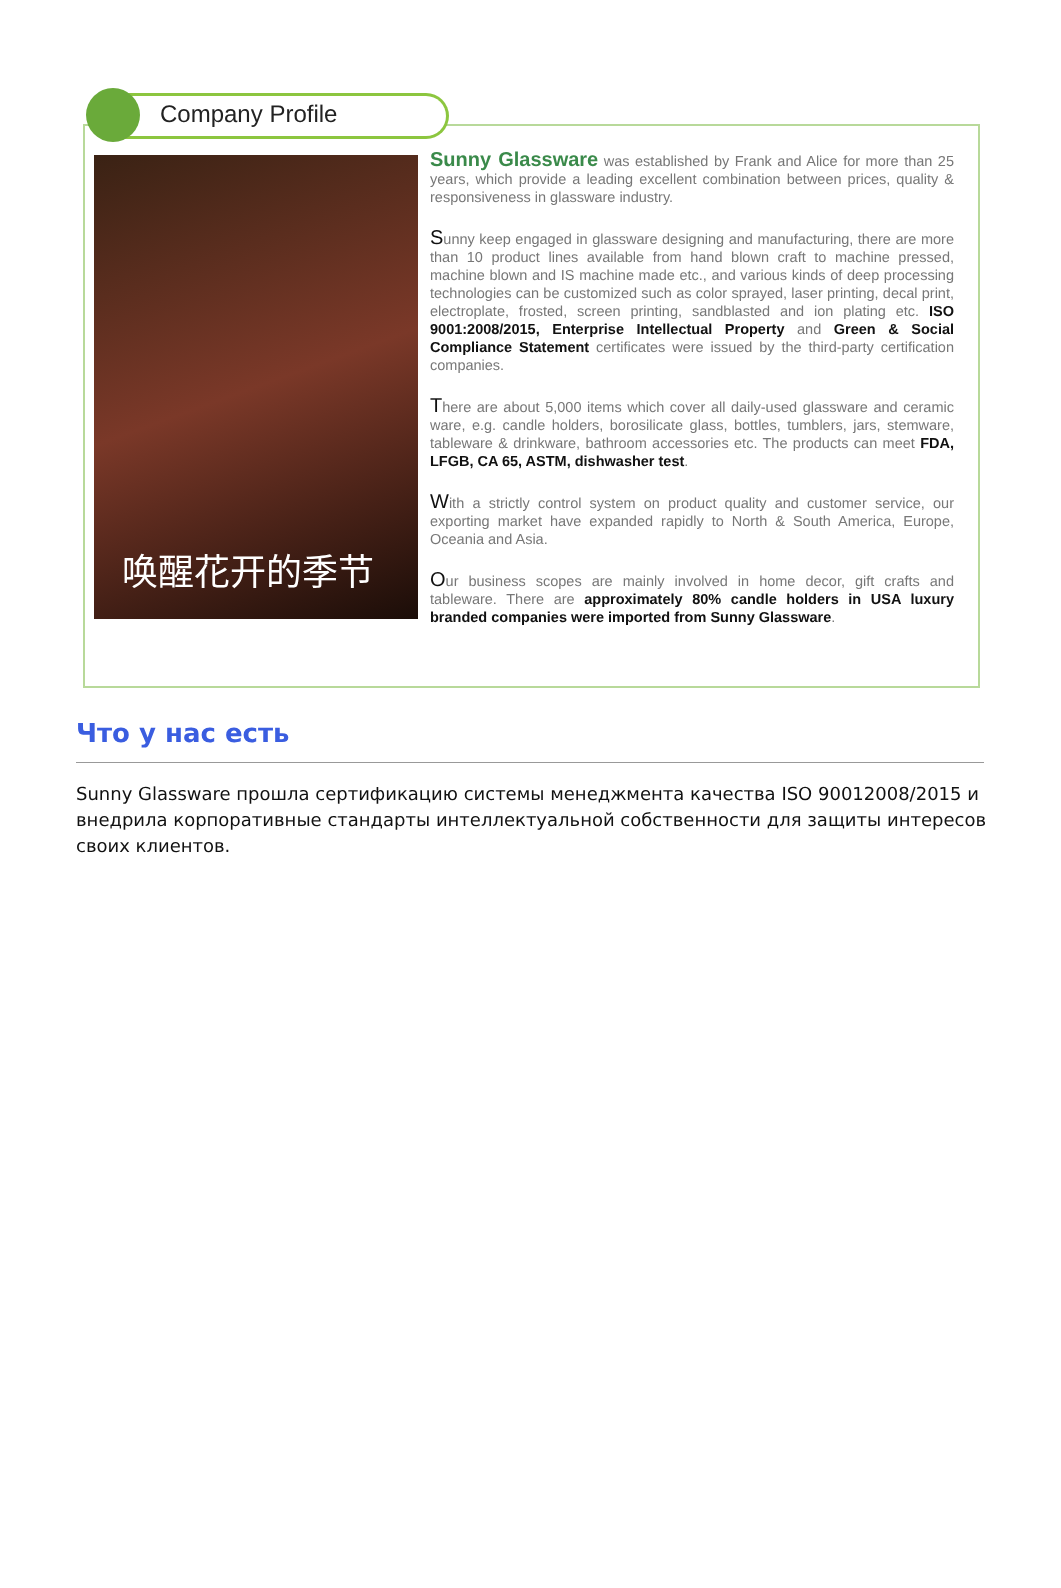Company Profile
唤醒花开的季节
Sunny Glassware was established by Frank and Alice for more than 25 years, which provide a leading excellent combination between prices, quality & responsiveness in glassware industry.
Sunny keep engaged in glassware designing and manufacturing, there are more than 10 product lines available from hand blown craft to machine pressed, machine blown and IS machine made etc., and various kinds of deep processing technologies can be customized such as color sprayed, laser printing, decal print, electroplate, frosted, screen printing, sandblasted and ion plating etc. ISO 9001:2008/2015, Enterprise Intellectual Property and Green & Social Compliance Statement certificates were issued by the third-party certification companies.
There are about 5,000 items which cover all daily-used glassware and ceramic ware, e.g. candle holders, borosilicate glass, bottles, tumblers, jars, stemware, tableware & drinkware, bathroom accessories etc. The products can meet FDA, LFGB, CA 65, ASTM, dishwasher test.
With a strictly control system on product quality and customer service, our exporting market have expanded rapidly to North & South America, Europe, Oceania and Asia.
Our business scopes are mainly involved in home decor, gift crafts and tableware. There are approximately 80% candle holders in USA luxury branded companies were imported from Sunny Glassware.
Что у нас есть
Sunny Glassware прошла сертификацию системы менеджмента качества ISO 90012008/2015 и внедрила корпоративные стандарты интеллектуальной собственности для защиты интересов своих клиентов.